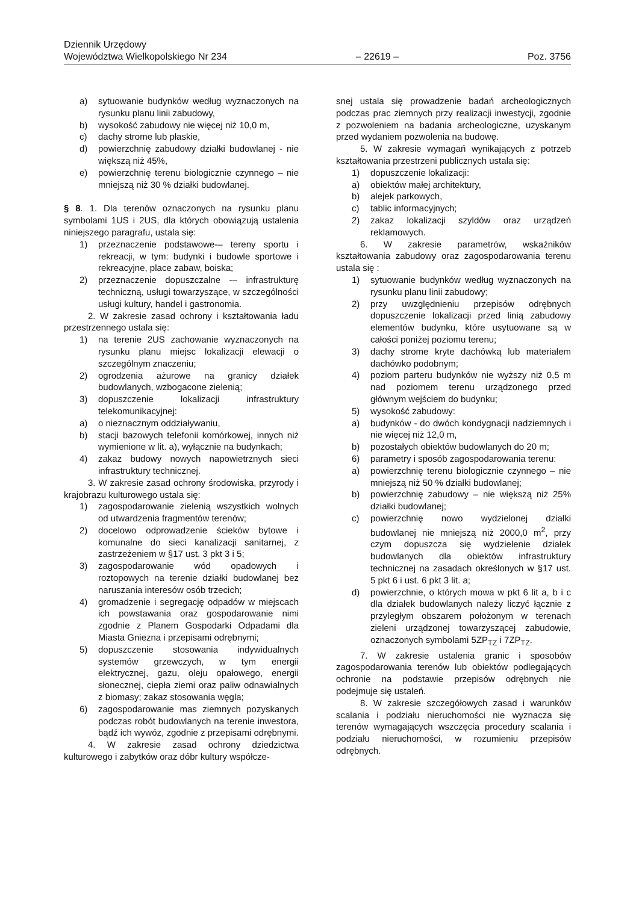Dziennik Urzędowy
Województwa Wielkopolskiego Nr 234 – 22619 – Poz. 3756
a) sytuowanie budynków według wyznaczonych na rysunku planu linii zabudowy,
b) wysokość zabudowy nie więcej niż 10,0 m,
c) dachy strome lub płaskie,
d) powierzchnię zabudowy działki budowlanej - nie większą niż 45%,
e) powierzchnię terenu biologicznie czynnego – nie mniejszą niż 30 % działki budowlanej.
§ 8. 1. Dla terenów oznaczonych na rysunku planu symbolami 1US i 2US, dla których obowiązują ustalenia niniejszego paragrafu, ustala się:
1) przeznaczenie podstawowe-– tereny sportu i rekreacji, w tym: budynki i budowle sportowe i rekreacyjne, place zabaw, boiska;
2) przeznaczenie dopuszczalne -– infrastrukturę techniczną, usługi towarzyszące, w szczególności usługi kultury, handel i gastronomia.
2. W zakresie zasad ochrony i kształtowania ładu przestrzennego ustala się:
1) na terenie 2US zachowanie wyznaczonych na rysunku planu miejsc lokalizacji elewacji o szczególnym znaczeniu;
2) ogrodzenia ażurowe na granicy działek budowlanych, wzbogacone zielenią;
3) dopuszczenie lokalizacji infrastruktury telekomunikacyjnej:
a) o nieznacznym oddziaływaniu,
b) stacji bazowych telefonii komórkowej, innych niż wymienione w lit. a), wyłącznie na budynkach;
4) zakaz budowy nowych napowietrznych sieci infrastruktury technicznej.
3. W zakresie zasad ochrony środowiska, przyrody i krajobrazu kulturowego ustala się:
1) zagospodarowanie zielenią wszystkich wolnych od utwardzenia fragmentów terenów;
2) docelowo odprowadzenie ścieków bytowe i komunalne do sieci kanalizacji sanitarnej, z zastrzeżeniem w §17 ust. 3 pkt 3 i 5;
3) zagospodarowanie wód opadowych i roztopowych na terenie działki budowlanej bez naruszania interesów osób trzecich;
4) gromadzenie i segregację odpadów w miejscach ich powstawania oraz gospodarowanie nimi zgodnie z Planem Gospodarki Odpadami dla Miasta Gniezna i przepisami odrębnymi;
5) dopuszczenie stosowania indywidualnych systemów grzewczych, w tym energii elektrycznej, gazu, oleju opałowego, energii słonecznej, ciepła ziemi oraz paliw odnawialnych z biomasy; zakaz stosowania węgla;
6) zagospodarowanie mas ziemnych pozyskanych podczas robót budowlanych na terenie inwestora, bądź ich wywóz, zgodnie z przepisami odrębnymi.
4. W zakresie zasad ochrony dziedzictwa kulturowego i zabytków oraz dóbr kultury współcze-
snej ustala się prowadzenie badań archeologicznych podczas prac ziemnych przy realizacji inwestycji, zgodnie z pozwoleniem na badania archeologiczne, uzyskanym przed wydaniem pozwolenia na budowę.
5. W zakresie wymagań wynikających z potrzeb kształtowania przestrzeni publicznych ustala się:
1) dopuszczenie lokalizacji:
a) obiektów małej architektury,
b) alejek parkowych,
c) tablic informacyjnych;
2) zakaz lokalizacji szyldów oraz urządzeń reklamowych.
6. W zakresie parametrów, wskaźników kształtowania zabudowy oraz zagospodarowania terenu ustala się :
1) sytuowanie budynków według wyznaczonych na rysunku planu linii zabudowy;
2) przy uwzględnieniu przepisów odrębnych dopuszczenie lokalizacji przed linią zabudowy elementów budynku, które usytuowane są w całości poniżej poziomu terenu;
3) dachy strome kryte dachówką lub materiałem dachówko podobnym;
4) poziom parteru budynków nie wyższy niż 0,5 m nad poziomem terenu urządzonego przed głównym wejściem do budynku;
5) wysokość zabudowy:
a) budynków - do dwóch kondygnacji nadziemnych i nie więcej niż 12,0 m,
b) pozostałych obiektów budowlanych do 20 m;
6) parametry i sposób zagospodarowania terenu:
a) powierzchnię terenu biologicznie czynnego – nie mniejszą niż 50 % działki budowlanej;
b) powierzchnię zabudowy – nie większą niż 25% działki budowlanej;
c) powierzchnię nowo wydzielonej działki budowlanej nie mniejszą niż 2000,0 m<sup>2</sup>, przy czym dopuszcza się wydzielenie działek budowlanych dla obiektów infrastruktury technicznej na zasadach określonych w §17 ust. 5 pkt 6 i ust. 6 pkt 3 lit. a;
d) powierzchnie, o których mowa w pkt 6 lit a, b i c dla działek budowlanych należy liczyć łącznie z przyległym obszarem położonym w terenach zieleni urządzonej towarzyszącej zabudowie, oznaczonych symbolami 5ZP<sub>TZ</sub> i 7ZP<sub>TZ</sub>.
7. W zakresie ustalenia granic i sposobów zagospodarowania terenów lub obiektów podlegających ochronie na podstawie przepisów odrębnych nie podejmuje się ustaleń.
8. W zakresie szczegółowych zasad i warunków scalania i podziału nieruchomości nie wyznacza się terenów wymagających wszczęcia procedury scalania i podziału nieruchomości, w rozumieniu przepisów odrębnych.